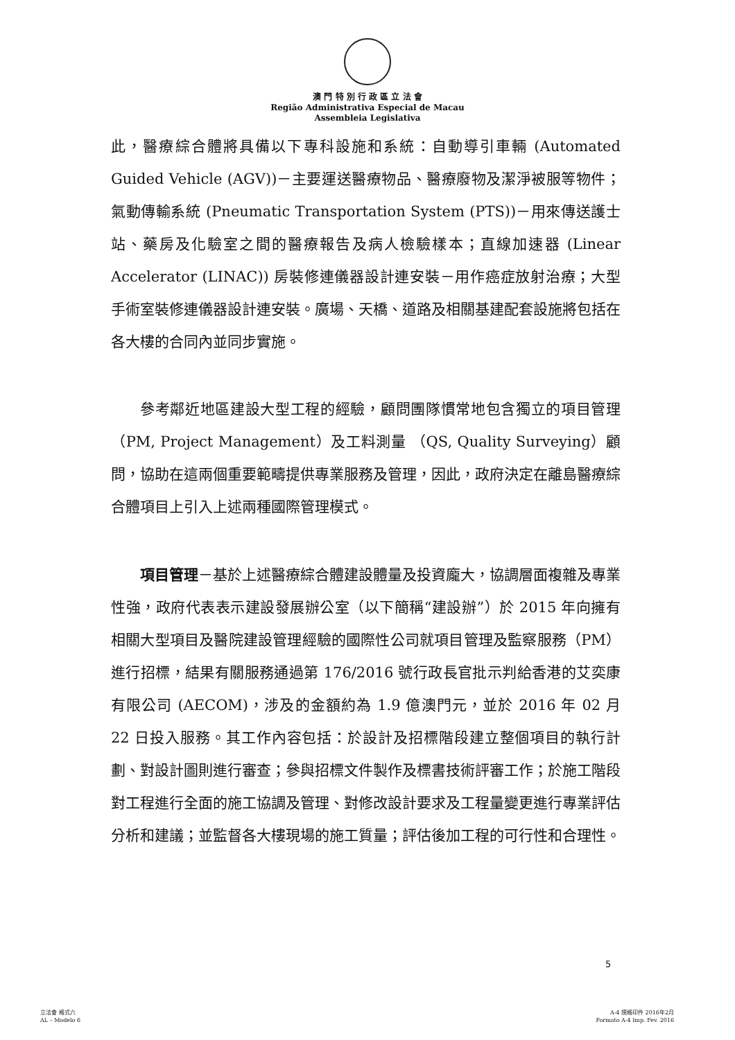澳 門 特 別 行 政 區 立 法 會
Região Administrativa Especial de Macau
Assembleia Legislativa
此，醫療綜合體將具備以下專科設施和系統：自動導引車輛 (Automated Guided Vehicle (AGV))－主要運送醫療物品、醫療廢物及潔淨被服等物件；氣動傳輸系統 (Pneumatic Transportation System (PTS))－用來傳送護士站、藥房及化驗室之間的醫療報告及病人檢驗樣本；直線加速器 (Linear Accelerator (LINAC)) 房裝修連儀器設計連安裝－用作癌症放射治療；大型手術室裝修連儀器設計連安裝。廣場、天橋、道路及相關基建配套設施將包括在各大樓的合同內並同步實施。
參考鄰近地區建設大型工程的經驗，顧問團隊慣常地包含獨立的項目管理（PM, Project Management）及工料測量 （QS, Quality Surveying）顧問，協助在這兩個重要範疇提供專業服務及管理，因此，政府決定在離島醫療綜合體項目上引入上述兩種國際管理模式。
項目管理－基於上述醫療綜合體建設體量及投資龐大，協調層面複雜及專業性強，政府代表表示建設發展辦公室（以下簡稱“建設辦”）於 2015 年向擁有相關大型項目及醫院建設管理經驗的國際性公司就項目管理及監察服務（PM）進行招標，結果有關服務通過第 176/2016 號行政長官批示判給香港的艾奕康有限公司 (AECOM)，涉及的金額約為 1.9 億澳門元，並於 2016 年 02 月 22 日投入服務。其工作內容包括：於設計及招標階段建立整個項目的執行計劃、對設計圖則進行審查；參與招標文件製作及標書技術評審工作；於施工階段對工程進行全面的施工協調及管理、對修改設計要求及工程量變更進行專業評估分析和建議；並監督各大樓現場的施工質量；評估後加工程的可行性和合理性。
5
立法會 格式六
AL – Modelo 6
A-4 規格印件 2016年2月
Formato A-4 Imp. Fev. 2016